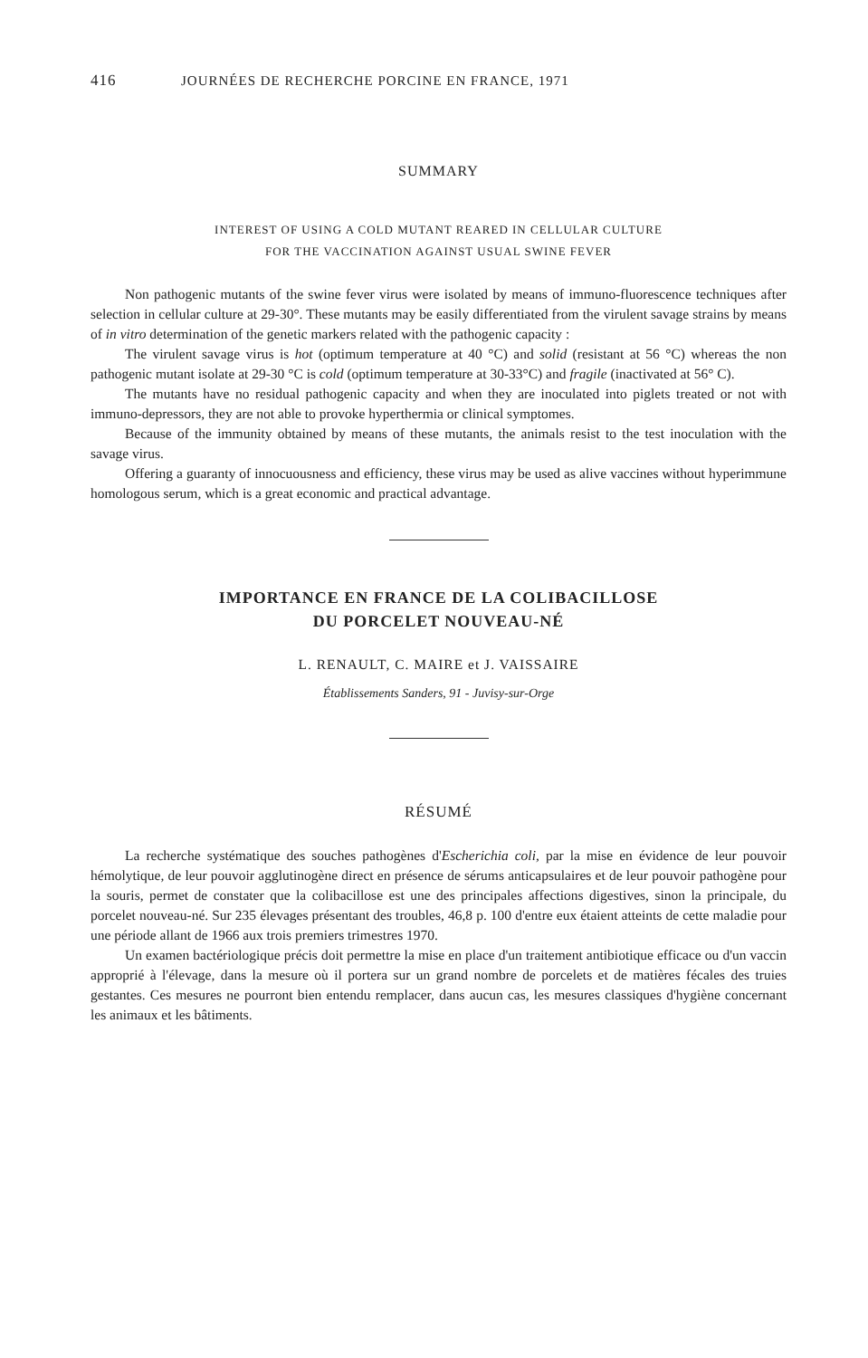416 JOURNÉES DE RECHERCHE PORCINE EN FRANCE, 1971
SUMMARY
INTEREST OF USING A COLD MUTANT REARED IN CELLULAR CULTURE
FOR THE VACCINATION AGAINST USUAL SWINE FEVER
Non pathogenic mutants of the swine fever virus were isolated by means of immuno-fluorescence techniques after selection in cellular culture at 29-30°. These mutants may be easily differentiated from the virulent savage strains by means of in vitro determination of the genetic markers related with the pathogenic capacity :
The virulent savage virus is hot (optimum temperature at 40 °C) and solid (resistant at 56 °C) whereas the non pathogenic mutant isolate at 29-30 °C is cold (optimum temperature at 30-33°C) and fragile (inactivated at 56° C).
The mutants have no residual pathogenic capacity and when they are inoculated into piglets treated or not with immuno-depressors, they are not able to provoke hyperthermia or clinical symptomes.
Because of the immunity obtained by means of these mutants, the animals resist to the test inoculation with the savage virus.
Offering a guaranty of innocuousness and efficiency, these virus may be used as alive vaccines without hyperimmune homologous serum, which is a great economic and practical advantage.
IMPORTANCE EN FRANCE DE LA COLIBACILLOSE
DU PORCELET NOUVEAU-NÉ
L. RENAULT, C. MAIRE et J. VAISSAIRE
Établissements Sanders, 91 - Juvisy-sur-Orge
RÉSUMÉ
La recherche systématique des souches pathogènes d'Escherichia coli, par la mise en évidence de leur pouvoir hémolytique, de leur pouvoir agglutinogène direct en présence de sérums anticapsulaires et de leur pouvoir pathogène pour la souris, permet de constater que la colibacillose est une des principales affections digestives, sinon la principale, du porcelet nouveau-né. Sur 235 élevages présentant des troubles, 46,8 p. 100 d'entre eux étaient atteints de cette maladie pour une période allant de 1966 aux trois premiers trimestres 1970.
Un examen bactériologique précis doit permettre la mise en place d'un traitement antibiotique efficace ou d'un vaccin approprié à l'élevage, dans la mesure où il portera sur un grand nombre de porcelets et de matières fécales des truies gestantes. Ces mesures ne pourront bien entendu remplacer, dans aucun cas, les mesures classiques d'hygiène concernant les animaux et les bâtiments.